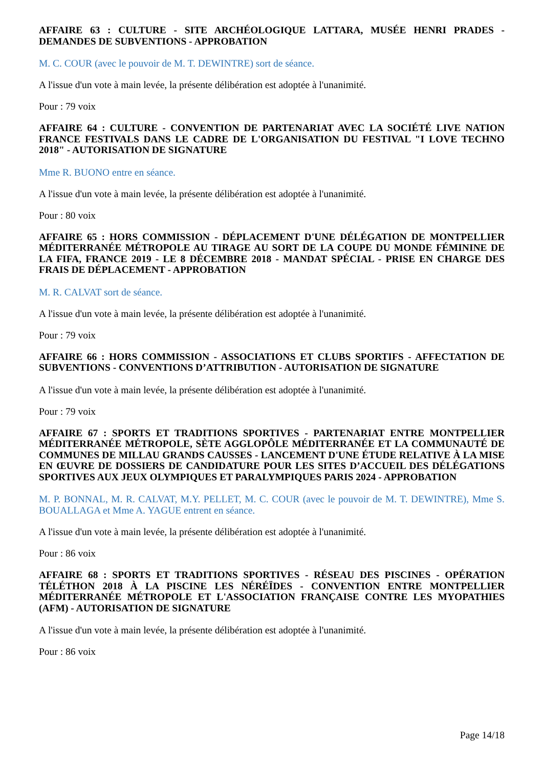AFFAIRE 63 : CULTURE - SITE ARCHÉOLOGIQUE LATTARA, MUSÉE HENRI PRADES - DEMANDES DE SUBVENTIONS - APPROBATION
M. C. COUR (avec le pouvoir de M. T. DEWINTRE) sort de séance.
A l'issue d'un vote à main levée, la présente délibération est adoptée à l'unanimité.
Pour : 79 voix
AFFAIRE 64 : CULTURE - CONVENTION DE PARTENARIAT AVEC LA SOCIÉTÉ LIVE NATION FRANCE FESTIVALS DANS LE CADRE DE L'ORGANISATION DU FESTIVAL "I LOVE TECHNO 2018" - AUTORISATION DE SIGNATURE
Mme R. BUONO entre en séance.
A l'issue d'un vote à main levée, la présente délibération est adoptée à l'unanimité.
Pour : 80 voix
AFFAIRE 65 : HORS COMMISSION - DÉPLACEMENT D'UNE DÉLÉGATION DE MONTPELLIER MÉDITERRANÉE MÉTROPOLE AU TIRAGE AU SORT DE LA COUPE DU MONDE FÉMININE DE LA FIFA, FRANCE 2019 - LE 8 DÉCEMBRE 2018 - MANDAT SPÉCIAL - PRISE EN CHARGE DES FRAIS DE DÉPLACEMENT - APPROBATION
M. R. CALVAT sort de séance.
A l'issue d'un vote à main levée, la présente délibération est adoptée à l'unanimité.
Pour : 79 voix
AFFAIRE 66 : HORS COMMISSION - ASSOCIATIONS ET CLUBS SPORTIFS - AFFECTATION DE SUBVENTIONS - CONVENTIONS D’ATTRIBUTION - AUTORISATION DE SIGNATURE
A l'issue d'un vote à main levée, la présente délibération est adoptée à l'unanimité.
Pour : 79 voix
AFFAIRE 67 : SPORTS ET TRADITIONS SPORTIVES - PARTENARIAT ENTRE MONTPELLIER MÉDITERRANÉE MÉTROPOLE, SÈTE AGGLOPÔLE MÉDITERRANÉE ET LA COMMUNAUTÉ DE COMMUNES DE MILLAU GRANDS CAUSSES - LANCEMENT D'UNE ÉTUDE RELATIVE À LA MISE EN ŒUVRE DE DOSSIERS DE CANDIDATURE POUR LES SITES D’ACCUEIL DES DÉLÉGATIONS SPORTIVES AUX JEUX OLYMPIQUES ET PARALYMPIQUES PARIS 2024 - APPROBATION
M. P. BONNAL, M. R. CALVAT, M.Y. PELLET, M. C. COUR (avec le pouvoir de M. T. DEWINTRE), Mme S. BOUALLAGA et Mme A. YAGUE entrent en séance.
A l'issue d'un vote à main levée, la présente délibération est adoptée à l'unanimité.
Pour : 86 voix
AFFAIRE 68 : SPORTS ET TRADITIONS SPORTIVES - RÉSEAU DES PISCINES - OPÉRATION TÉLÉTHON 2018 À LA PISCINE LES NÉRÉÏDES - CONVENTION ENTRE MONTPELLIER MÉDITERRANÉE MÉTROPOLE ET L'ASSOCIATION FRANÇAISE CONTRE LES MYOPATHIES (AFM) - AUTORISATION DE SIGNATURE
A l'issue d'un vote à main levée, la présente délibération est adoptée à l'unanimité.
Pour : 86 voix
Page 14/18